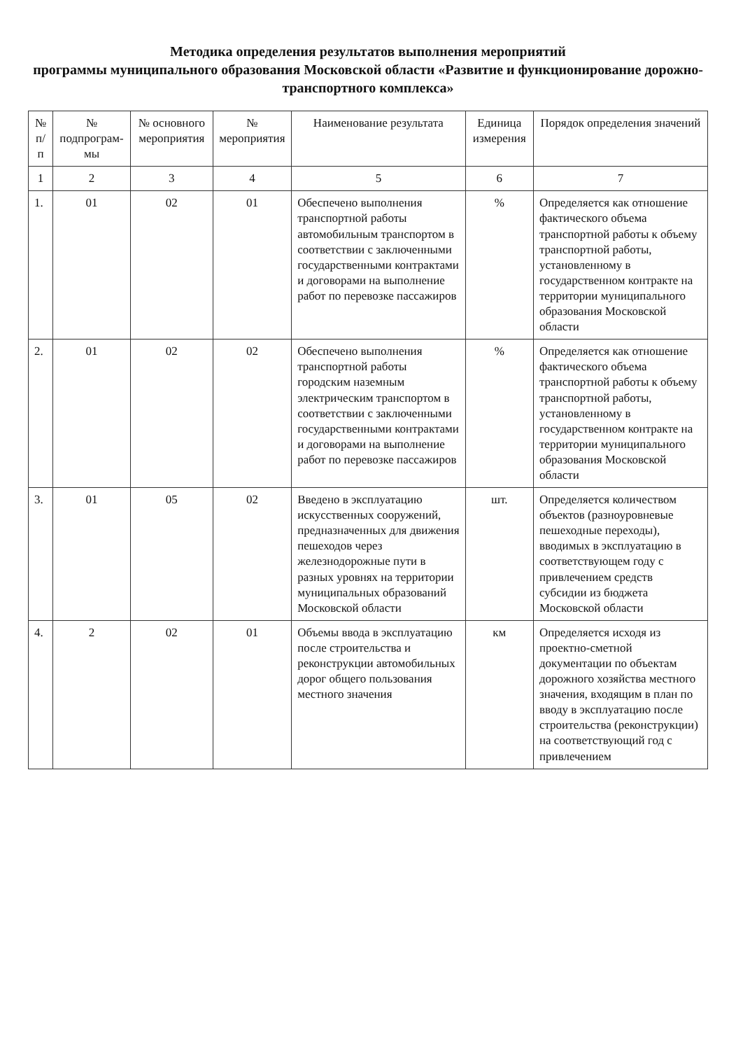Методика определения результатов выполнения мероприятий
программы муниципального образования Московской области «Развитие и функционирование дорожно-транспортного комплекса»
| № п/п | № подпрограм-мы | № основного мероприятия | № мероприятия | Наименование результата | Единица измерения | Порядок определения значений |
| --- | --- | --- | --- | --- | --- | --- |
| 1 | 2 | 3 | 4 | 5 | 6 | 7 |
| 1. | 01 | 02 | 01 | Обеспечено выполнения транспортной работы автомобильным транспортом в соответствии с заключенными государственными контрактами и договорами на выполнение работ по перевозке пассажиров | % | Определяется как отношение фактического объема транспортной работы к объему транспортной работы, установленному в государственном контракте на территории муниципального образования Московской области |
| 2. | 01 | 02 | 02 | Обеспечено выполнения транспортной работы городским наземным электрическим транспортом в соответствии с заключенными государственными контрактами и договорами на выполнение работ по перевозке пассажиров | % | Определяется как отношение фактического объема транспортной работы к объему транспортной работы, установленному в государственном контракте на территории муниципального образования Московской области |
| 3. | 01 | 05 | 02 | Введено в эксплуатацию искусственных сооружений, предназначенных для движения пешеходов через железнодорожные пути в разных уровнях на территории муниципальных образований Московской области | шт. | Определяется количеством объектов (разноуровневые пешеходные переходы), вводимых в эксплуатацию в соответствующем году с привлечением средств субсидии из бюджета Московской области |
| 4. | 2 | 02 | 01 | Объемы ввода в эксплуатацию после строительства и реконструкции автомобильных дорог общего пользования местного значения | км | Определяется исходя из проектно-сметной документации по объектам дорожного хозяйства местного значения, входящим в план по вводу в эксплуатацию после строительства (реконструкции) на соответствующий год с привлечением |